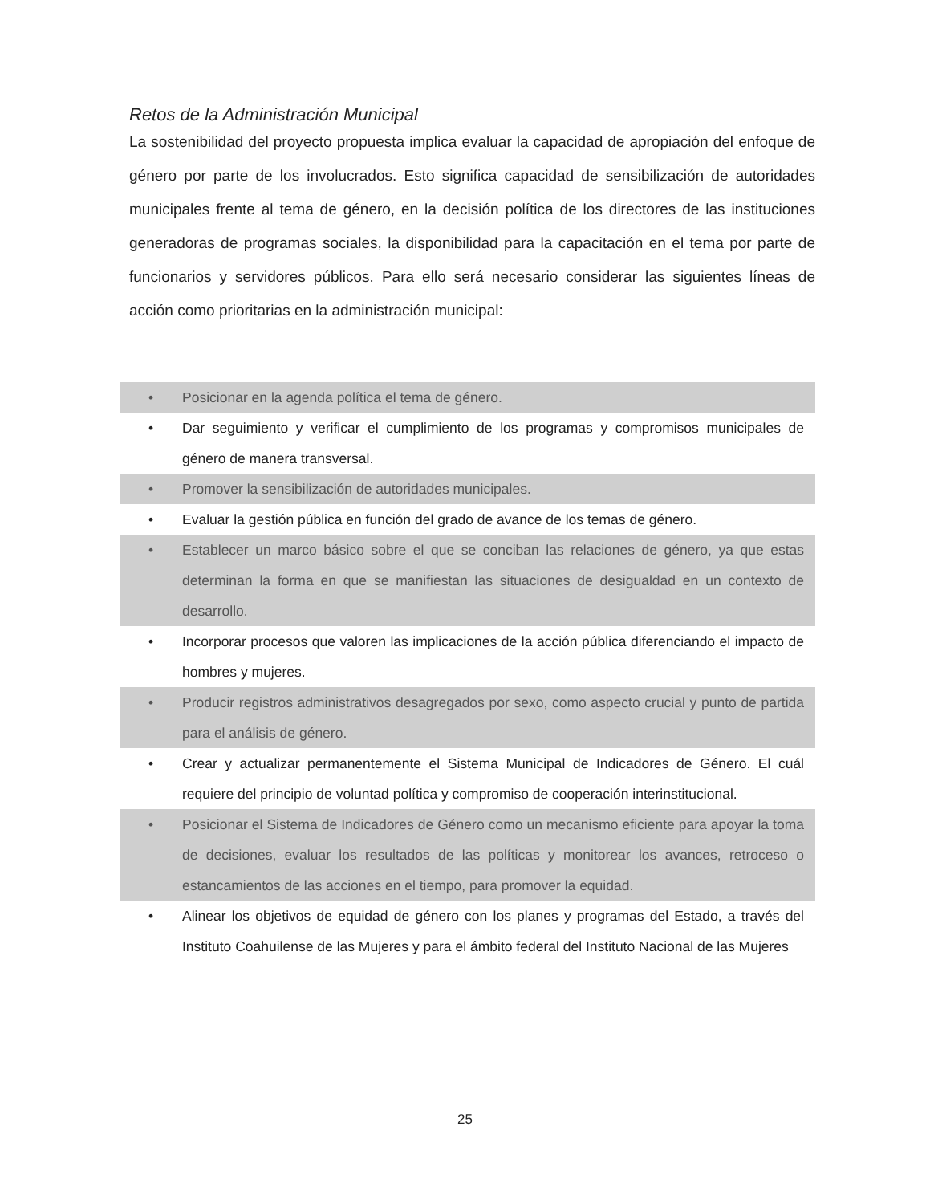Retos de la Administración Municipal
La sostenibilidad del proyecto propuesta implica evaluar la capacidad de apropiación del enfoque de género por parte de los involucrados. Esto significa capacidad de sensibilización de autoridades municipales frente al tema de género, en la decisión política de los directores de las instituciones generadoras de programas sociales, la disponibilidad para la capacitación en el tema por parte de funcionarios y servidores públicos. Para ello será necesario considerar las siguientes líneas de acción como prioritarias en la administración municipal:
• Posicionar en la agenda política el tema de género.
• Dar seguimiento y verificar el cumplimiento de los programas y compromisos municipales de género de manera transversal.
• Promover la sensibilización de autoridades municipales.
• Evaluar la gestión pública en función del grado de avance de los temas de género.
• Establecer un marco básico sobre el que se conciban las relaciones de género, ya que estas determinan la forma en que se manifiestan las situaciones de desigualdad en un contexto de desarrollo.
• Incorporar procesos que valoren las implicaciones de la acción pública diferenciando el impacto de hombres y mujeres.
• Producir registros administrativos desagregados por sexo, como aspecto crucial y punto de partida para el análisis de género.
• Crear y actualizar permanentemente el Sistema Municipal de Indicadores de Género. El cuál requiere del principio de voluntad política y compromiso de cooperación interinstitucional.
• Posicionar el Sistema de Indicadores de Género como un mecanismo eficiente para apoyar la toma de decisiones, evaluar los resultados de las políticas y monitorear los avances, retroceso o estancamientos de las acciones en el tiempo, para promover la equidad.
• Alinear los objetivos de equidad de género con los planes y programas del Estado, a través del Instituto Coahuilense de las Mujeres y para el ámbito federal del Instituto Nacional de las Mujeres
25